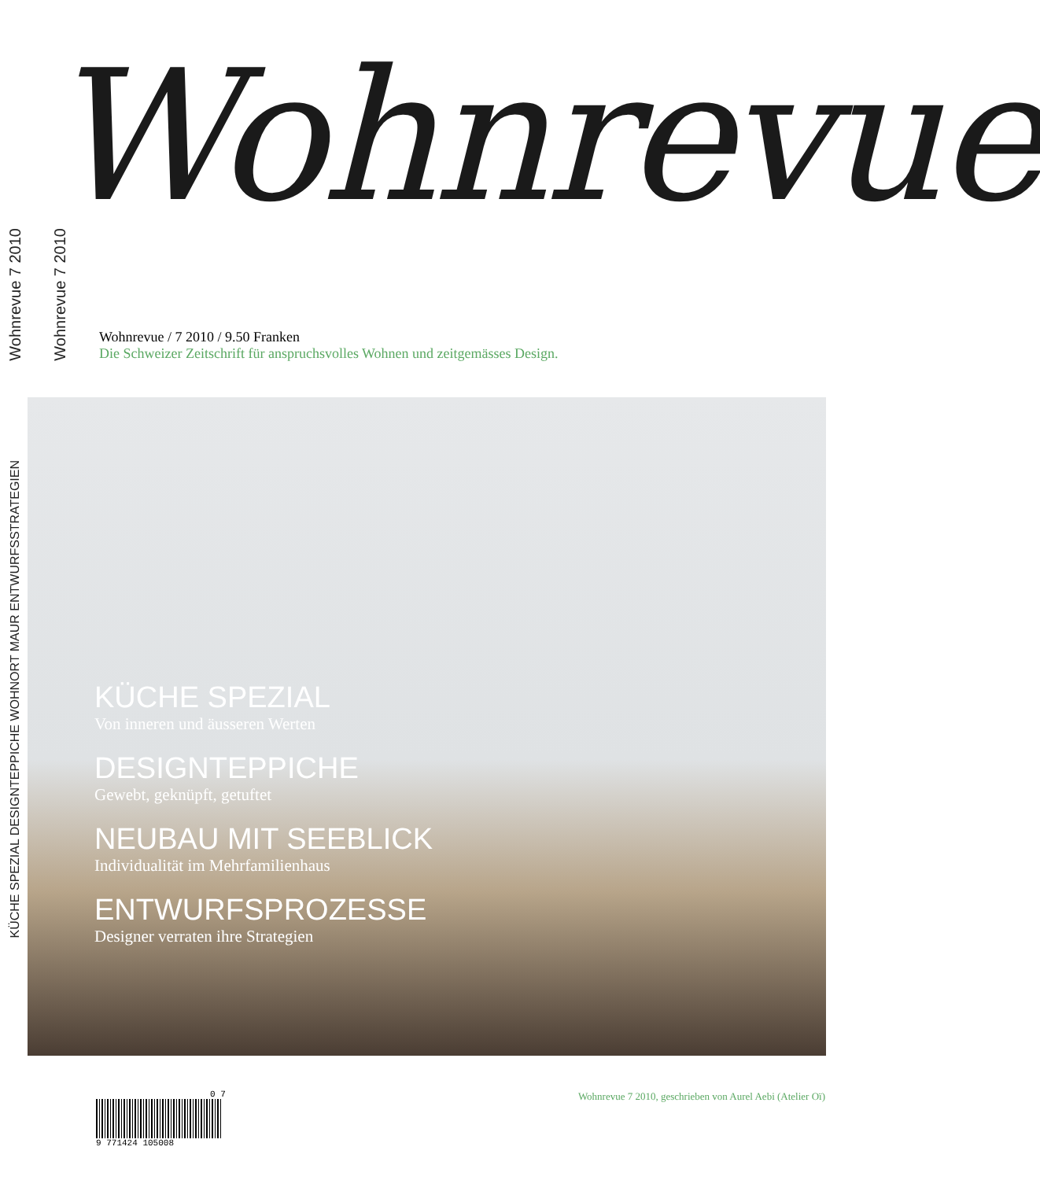Wohnrevue 7 2010
Wohnrevue 7 2010
KÜCHE SPEZIAL DESIGNTEPPICHE WOHNORT MAUR ENTWURFSSTRATEGIEN
Wohnrevue
Wohnrevue / 7 2010 / 9.50 Franken
Die Schweizer Zeitschrift für anspruchsvolles Wohnen und zeitgemässes Design.
KÜCHE SPEZIAL
Von inneren und äusseren Werten
DESIGNTEPPICHE
Gewebt, geknüpft, getuftet
NEUBAU MIT SEEBLICK
Individualität im Mehrfamilienhaus
ENTWURFSPROZESSE
Designer verraten ihre Strategien
0 7
9 771424 105008
Wohnrevue 7 2010, geschrieben von Aurel Aebi (Atelier Oï)